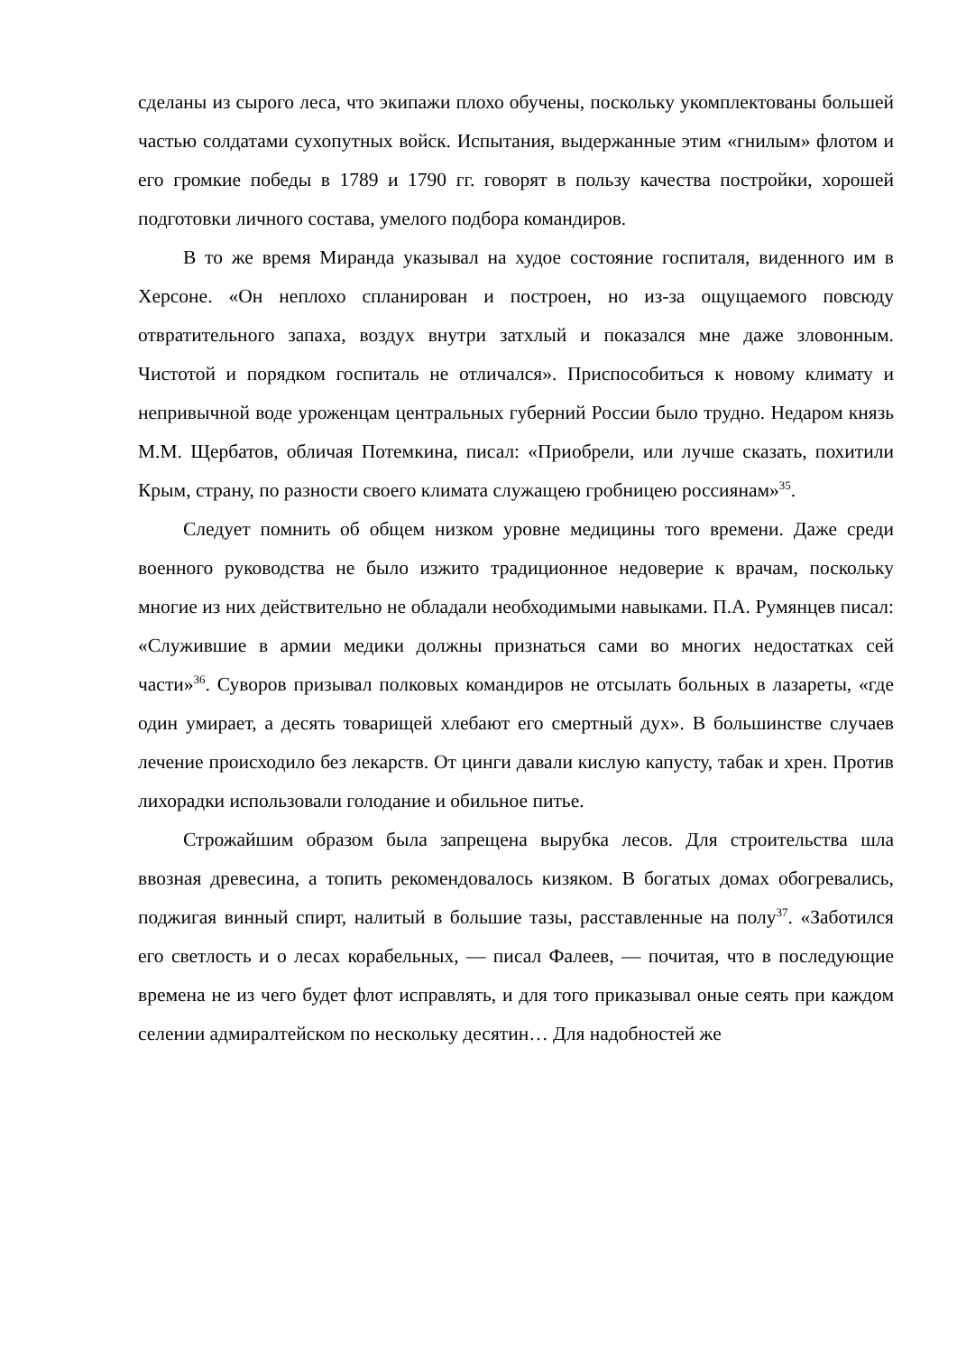сделаны из сырого леса, что экипажи плохо обучены, поскольку укомплектованы большей частью солдатами сухопутных войск. Испытания, выдержанные этим «гнилым» флотом и его громкие победы в 1789 и 1790 гг. говорят в пользу качества постройки, хорошей подготовки личного состава, умелого подбора командиров.
В то же время Миранда указывал на худое состояние госпиталя, виденного им в Херсоне. «Он неплохо спланирован и построен, но из-за ощущаемого повсюду отвратительного запаха, воздух внутри затхлый и показался мне даже зловонным. Чистотой и порядком госпиталь не отличался». Приспособиться к новому климату и непривычной воде уроженцам центральных губерний России было трудно. Недаром князь М.М. Щербатов, обличая Потемкина, писал: «Приобрели, или лучше сказать, похитили Крым, страну, по разности своего климата служащею гробницею россиянам»<sup>35</sup>.
Следует помнить об общем низком уровне медицины того времени. Даже среди военного руководства не было изжито традиционное недоверие к врачам, поскольку многие из них действительно не обладали необходимыми навыками. П.А. Румянцев писал: «Служившие в армии медики должны признаться сами во многих недостатках сей части»<sup>36</sup>. Суворов призывал полковых командиров не отсылать больных в лазареты, «где один умирает, а десять товарищей хлебают его смертный дух». В большинстве случаев лечение происходило без лекарств. От цинги давали кислую капусту, табак и хрен. Против лихорадки использовали голодание и обильное питье.
Строжайшим образом была запрещена вырубка лесов. Для строительства шла ввозная древесина, а топить рекомендовалось кизяком. В богатых домах обогревались, поджигая винный спирт, налитый в большие тазы, расставленные на полу<sup>37</sup>. «Заботился его светлость и о лесах корабельных, — писал Фалеев, — почитая, что в последующие времена не из чего будет флот исправлять, и для того приказывал оные сеять при каждом селении адмиралтейском по нескольку десятин… Для надобностей же